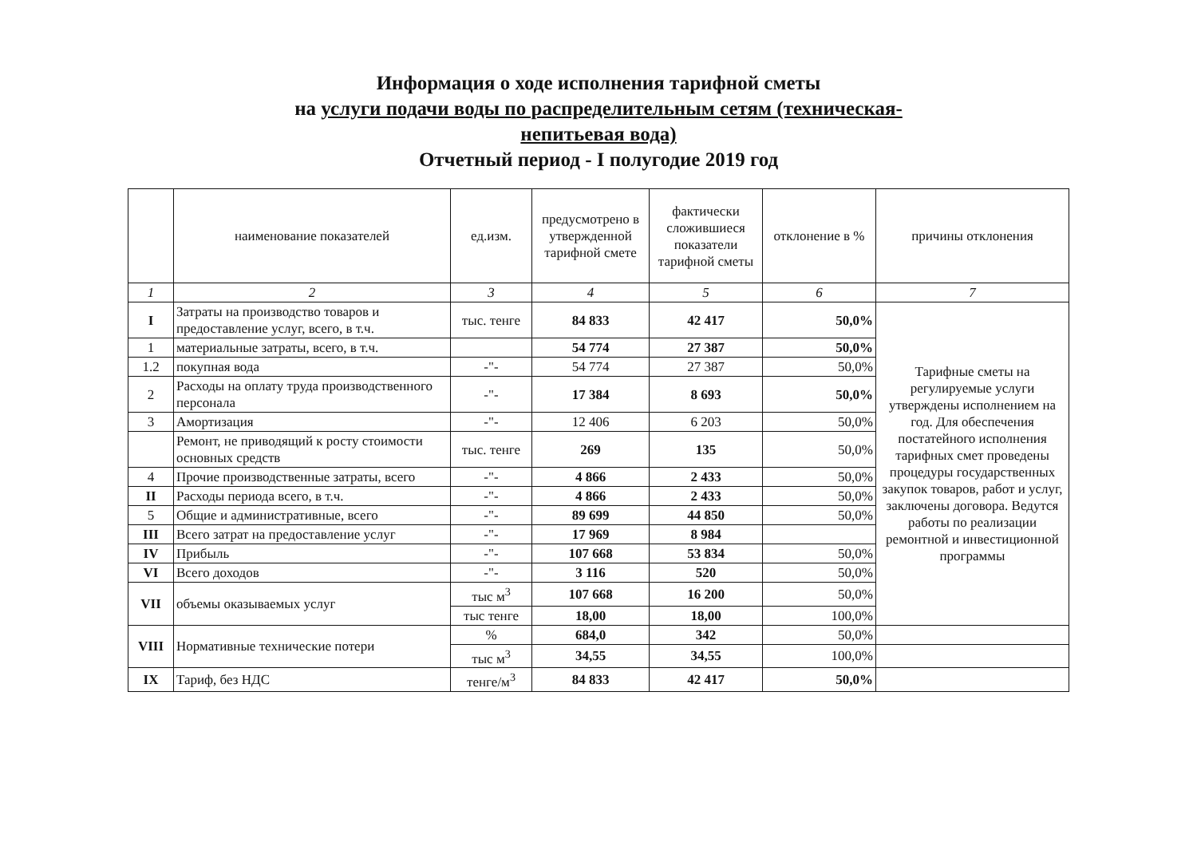Информация о ходе исполнения тарифной сметы
на услуги подачи воды по распределительным сетям (техническая-
непитьевая вода)
Отчетный период - I полугодие 2019 год
| | наименование показателей | ед.изм. | предусмотрено в утвержденной тарифной смете | фактически сложившиеся показатели тарифной сметы | отклонение в % | причины отклонения |
| --- | --- | --- | --- | --- | --- | --- |
| 1 | 2 | 3 | 4 | 5 | 6 | 7 |
| I | Затраты на производство товаров и предоставление услуг, всего, в т.ч. | тыс. тенге | 84 833 | 42 417 | 50,0% | Тарифные сметы на регулируемые услуги утверждены исполнением на год. Для обеспечения постатейного исполнения тарифных смет проведены процедуры государственных закупок товаров, работ и услуг, заключены договора. Ведутся работы по реализации ремонтной и инвестиционной программы |
| 1 | материальные затраты, всего, в т.ч. | | 54 774 | 27 387 | 50,0% | |
| 1.2 | покупная вода | -"- | 54 774 | 27 387 | 50,0% | |
| 2 | Расходы на оплату труда производственного персонала | -"- | 17 384 | 8 693 | 50,0% | |
| 3 | Амортизация | -"- | 12 406 | 6 203 | 50,0% | |
| | Ремонт, не приводящий к росту стоимости основных средств | тыс. тенге | 269 | 135 | 50,0% | |
| 4 | Прочие производственные затраты, всего | -"- | 4 866 | 2 433 | 50,0% | |
| II | Расходы периода всего, в т.ч. | -"- | 4 866 | 2 433 | 50,0% | |
| 5 | Общие и административные, всего | -"- | 89 699 | 44 850 | 50,0% | |
| III | Всего затрат на предоставление услуг | -"- | 17 969 | 8 984 | | |
| IV | Прибыль | -"- | 107 668 | 53 834 | 50,0% | |
| VI | Всего доходов | -"- | 3 116 | 520 | 50,0% | |
| VII | объемы оказываемых услуг | тыс м<sup>3</sup> | 107 668 | 16 200 | 50,0% | |
| | | тыс тенге | 18,00 | 18,00 | 100,0% | |
| VIII | Нормативные технические потери | % | 684,0 | 342 | 50,0% | |
| | | тыс м<sup>3</sup> | 34,55 | 34,55 | 100,0% | |
| IX | Тариф, без НДС | тенге/м<sup>3</sup> | 84 833 | 42 417 | 50,0% | |